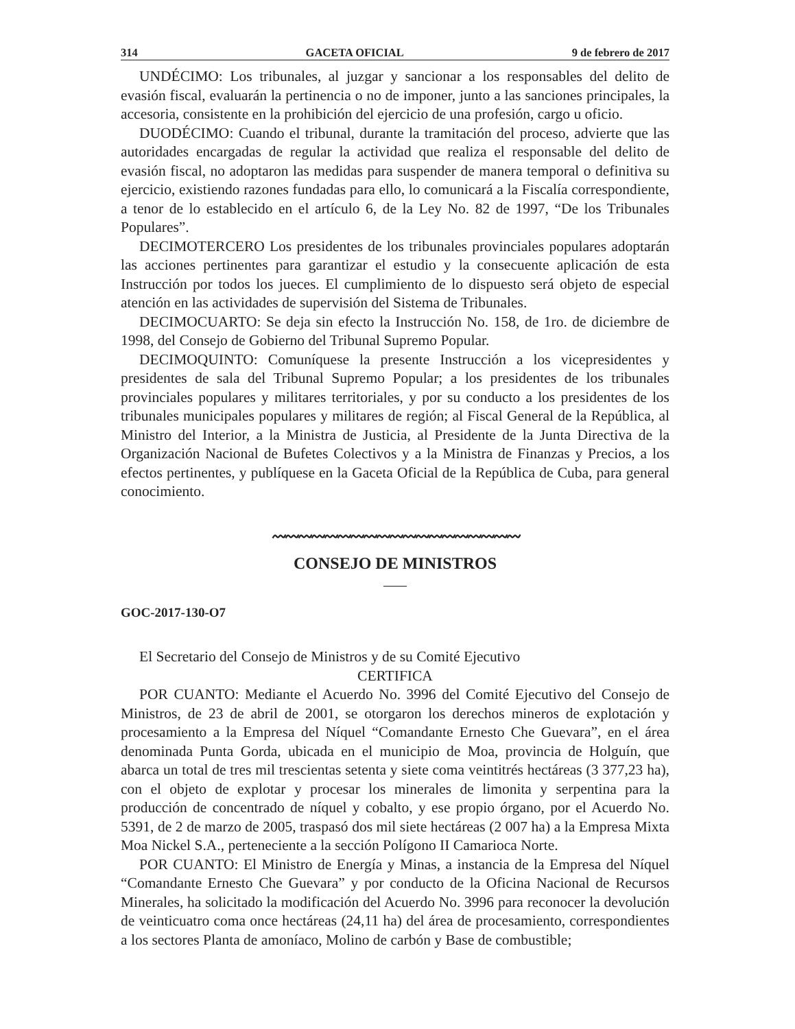314 GACETA OFICIAL 9 de febrero de 2017
UNDÉCIMO: Los tribunales, al juzgar y sancionar a los responsables del delito de evasión fiscal, evaluarán la pertinencia o no de imponer, junto a las sanciones principales, la accesoria, consistente en la prohibición del ejercicio de una profesión, cargo u oficio.
DUODÉCIMO: Cuando el tribunal, durante la tramitación del proceso, advierte que las autoridades encargadas de regular la actividad que realiza el responsable del delito de evasión fiscal, no adoptaron las medidas para suspender de manera temporal o definitiva su ejercicio, existiendo razones fundadas para ello, lo comunicará a la Fiscalía correspondiente, a tenor de lo establecido en el artículo 6, de la Ley No. 82 de 1997, “De los Tribunales Populares”.
DECIMOTERCERO Los presidentes de los tribunales provinciales populares adoptarán las acciones pertinentes para garantizar el estudio y la consecuente aplicación de esta Instrucción por todos los jueces. El cumplimiento de lo dispuesto será objeto de especial atención en las actividades de supervisión del Sistema de Tribunales.
DECIMOCUARTO: Se deja sin efecto la Instrucción No. 158, de 1ro. de diciembre de 1998, del Consejo de Gobierno del Tribunal Supremo Popular.
DECIMOQUINTO: Comuníquese la presente Instrucción a los vicepresidentes y presidentes de sala del Tribunal Supremo Popular; a los presidentes de los tribunales provinciales populares y militares territoriales, y por su conducto a los presidentes de los tribunales municipales populares y militares de región; al Fiscal General de la República, al Ministro del Interior, a la Ministra de Justicia, al Presidente de la Junta Directiva de la Organización Nacional de Bufetes Colectivos y a la Ministra de Finanzas y Precios, a los efectos pertinentes, y publíquese en la Gaceta Oficial de la República de Cuba, para general conocimiento.
〰〰〰〰〰〰〰〰〰〰〰〰〰〰〰〰〰〰〰
CONSEJO DE MINISTROS
GOC-2017-130-O7
El Secretario del Consejo de Ministros y de su Comité Ejecutivo
CERTIFICA
POR CUANTO: Mediante el Acuerdo No. 3996 del Comité Ejecutivo del Consejo de Ministros, de 23 de abril de 2001, se otorgaron los derechos mineros de explotación y procesamiento a la Empresa del Níquel “Comandante Ernesto Che Guevara”, en el área denominada Punta Gorda, ubicada en el municipio de Moa, provincia de Holguín, que abarca un total de tres mil trescientas setenta y siete coma veintitrés hectáreas (3 377,23 ha), con el objeto de explotar y procesar los minerales de limonita y serpentina para la producción de concentrado de níquel y cobalto, y ese propio órgano, por el Acuerdo No. 5391, de 2 de marzo de 2005, traspasó dos mil siete hectáreas (2 007 ha) a la Empresa Mixta Moa Nickel S.A., perteneciente a la sección Polígono II Camarioca Norte.
POR CUANTO: El Ministro de Energía y Minas, a instancia de la Empresa del Níquel “Comandante Ernesto Che Guevara” y por conducto de la Oficina Nacional de Recursos Minerales, ha solicitado la modificación del Acuerdo No. 3996 para reconocer la devolución de veinticuatro coma once hectáreas (24,11 ha) del área de procesamiento, correspondientes a los sectores Planta de amoníaco, Molino de carbón y Base de combustible;